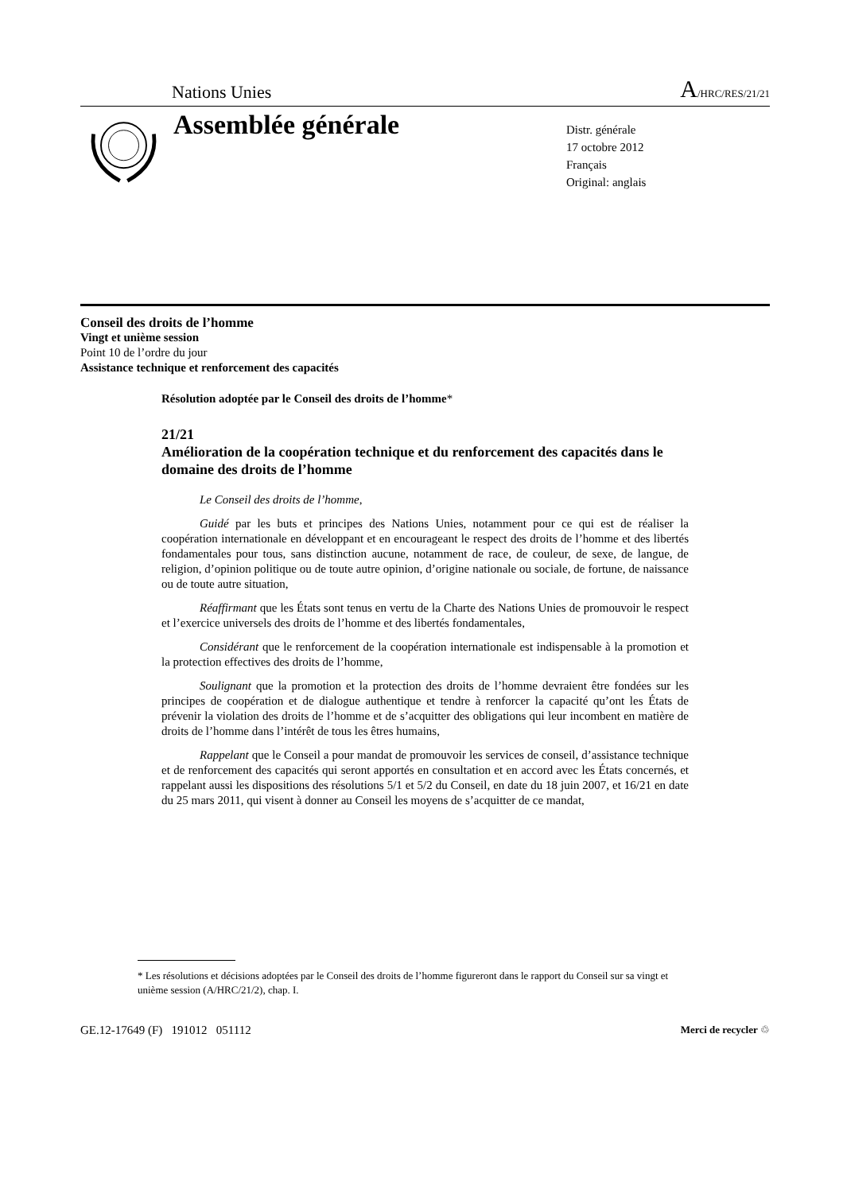Nations Unies A/HRC/RES/21/21
Assemblée générale
Distr. générale
17 octobre 2012
Français
Original: anglais
Conseil des droits de l’homme
Vingt et unième session
Point 10 de l’ordre du jour
Assistance technique et renforcement des capacités
Résolution adoptée par le Conseil des droits de l’homme*
21/21
Amélioration de la coopération technique et du renforcement des capacités dans le domaine des droits de l’homme
Le Conseil des droits de l’homme,
Guidé par les buts et principes des Nations Unies, notamment pour ce qui est de réaliser la coopération internationale en développant et en encourageant le respect des droits de l’homme et des libertés fondamentales pour tous, sans distinction aucune, notamment de race, de couleur, de sexe, de langue, de religion, d’opinion politique ou de toute autre opinion, d’origine nationale ou sociale, de fortune, de naissance ou de toute autre situation,
Réaffirmant que les États sont tenus en vertu de la Charte des Nations Unies de promouvoir le respect et l’exercice universels des droits de l’homme et des libertés fondamentales,
Considérant que le renforcement de la coopération internationale est indispensable à la promotion et la protection effectives des droits de l’homme,
Soulignant que la promotion et la protection des droits de l’homme devraient être fondées sur les principes de coopération et de dialogue authentique et tendre à renforcer la capacité qu’ont les États de prévenir la violation des droits de l’homme et de s’acquitter des obligations qui leur incombent en matière de droits de l’homme dans l’intérêt de tous les êtres humains,
Rappelant que le Conseil a pour mandat de promouvoir les services de conseil, d’assistance technique et de renforcement des capacités qui seront apportés en consultation et en accord avec les États concernés, et rappelant aussi les dispositions des résolutions 5/1 et 5/2 du Conseil, en date du 18 juin 2007, et 16/21 en date du 25 mars 2011, qui visent à donner au Conseil les moyens de s’acquitter de ce mandat,
* Les résolutions et décisions adoptées par le Conseil des droits de l’homme figureront dans le rapport du Conseil sur sa vingt et unième session (A/HRC/21/2), chap. I.
GE.12-17649 (F) 191012 051112 Merci de recycler ♲